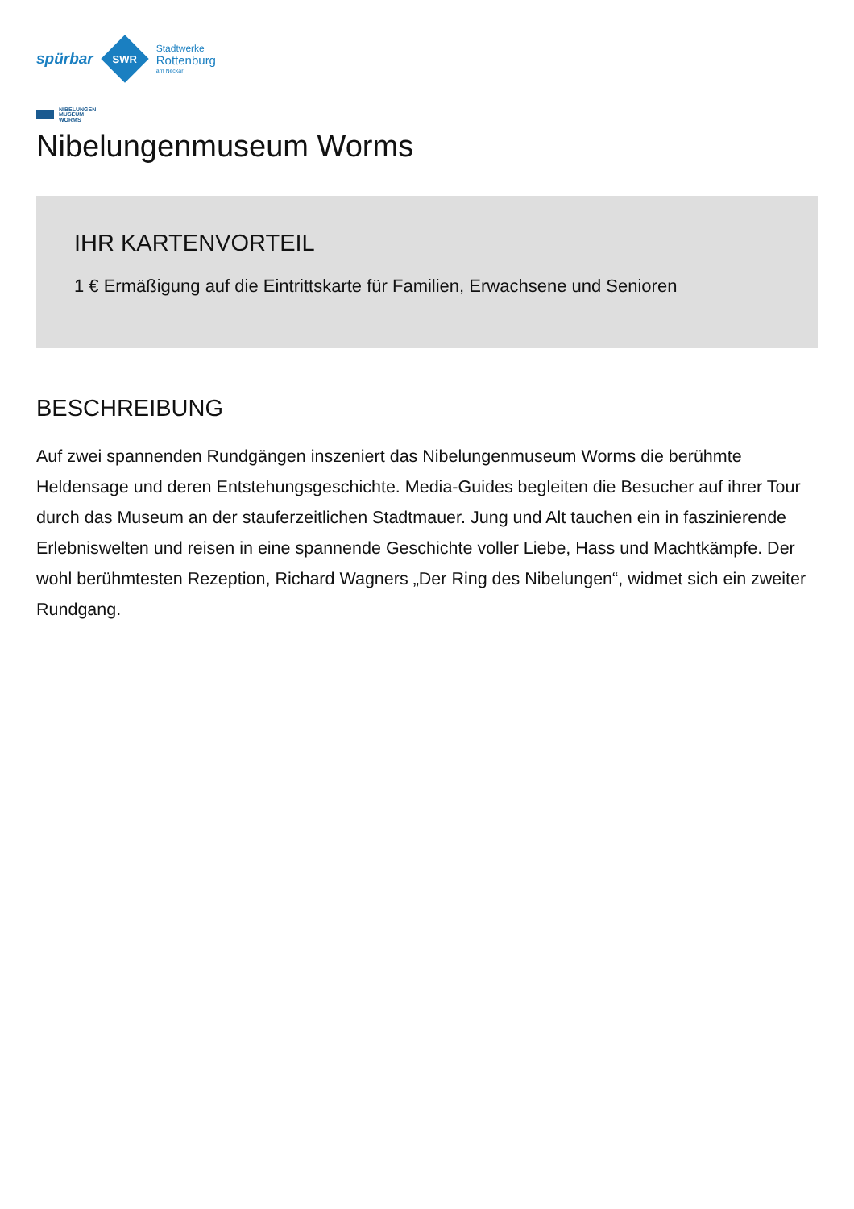spürbar
SWR
Stadtwerke
Rottenburg
am Neckar
NIBELUNGEN
MUSEUM
WORMS
Nibelungenmuseum Worms
IHR KARTENVORTEIL
1 € Ermäßigung auf die Eintrittskarte für Familien, Erwachsene und Senioren
BESCHREIBUNG
Auf zwei spannenden Rundgängen inszeniert das Nibelungenmuseum Worms die berühmte Heldensage und deren Entstehungsgeschichte. Media-Guides begleiten die Besucher auf ihrer Tour durch das Museum an der stauferzeitlichen Stadtmauer. Jung und Alt tauchen ein in faszinierende Erlebniswelten und reisen in eine spannende Geschichte voller Liebe, Hass und Machtkämpfe. Der wohl berühmtesten Rezeption, Richard Wagners „Der Ring des Nibelungen“, widmet sich ein zweiter Rundgang.